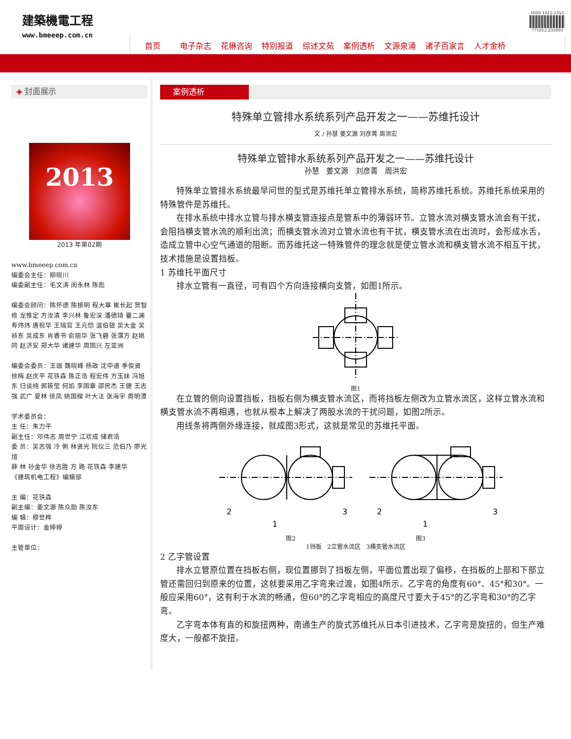建築機電工程
www.bmeeep.com.cn
ISSN 1812-2353 771812 235003
首页 电子杂志 花楙咨询 特别报道 综述文苑 案例透析 文源泉涌 诸子百家言 人才金桥
◈ 封面展示
2013
2013 年第02期
www.bmeeep.com.cn
编委会主任：柳晓川
编委副主任：毛文涛 闵永林 陈彪
编委会顾问：陈怀德 陈振明 程大章 崔长起 贺智修 龙惟定 方汝清 李兴林 鲁宏深 潘德琦 瞿二澜 寿炜炜 唐祝华 王瑞官 王元恺 温伯银 吴大金 吴祯东 吴成东 肖睿书 俞丽华 张飞碧 张渭方 赵姚同 赵济安 郑大华 诸建华 周国兴 左亚洲
编委会委员：王珈 魏晓峰 杨政 沈中道 季俊贤 徐梅 赵庆平 花铁森 陈正浩 程宏伟 方玉妹 冯旭东 归谈纯 郭筱莹 何焰 李国章 邵民杰 王健 王志强 武广 夏林 徐凤 姚国樑 叶大法 张海宇 周明潭
学术委员会：
主 任：朱力平
副主任：邓伟志 周世宁 江欢成 储君浩
委 员：吴志强 冷 俐 林贤光 阮仪三 范伯乃 廖光煊
薛 林 孙金华 徐志胜 方 路 花铁森 李建华
《建筑机电工程》编辑部
主 编：花铁森
副主编：姜文源 陈众励 陈汝东
编 辑：穆世桦
平面设计：金婷婷
主管单位：
案例透析
特殊单立管排水系统系列产品开发之一——苏维托设计
文 / 孙慧 姜文源 刘彦菁 周洪宏
特殊单立管排水系统系列产品开发之一——苏维托设计
孙慧 姜文源 刘彦菁 周洪宏
特殊单立管排水系统最早问世的型式是苏维托单立管排水系统，简称苏维托系统。苏维托系统采用的特殊管件是苏维托。
在排水系统中排水立管与排水横支管连接点是管系中的薄弱环节。立管水流对横支管水流会有干扰，会阻挡横支管水流的顺利出流；而横支管水流对立管水流也有干扰，横支管水流在出流时，会形成水舌，造成立管中心空气通道的阻断。而苏维托这一特殊管件的理念就是使立管水流和横支管水流不相互干扰，技术措施是设置挡板。
1 苏维托平面尺寸
排水立管有一直径，可有四个方向连接横向支管，如图1所示。
图1
在立管的侧向设置挡板，挡板右侧为横支管水流区，而将挡板左侧改为立管水流区，这样立管水流和横支管水流不再相遇，也就从根本上解决了两股水流的干扰问题，如图2所示。
用线条将两侧外缘连接，就成图3形式，这就是常见的苏维托平面。
2
1
3
2
1
3
图2 图3
1挡板 2立管水流区 3横支管水流区
2 乙字管设置
排水立管原位置在挡板右侧，现位置挪到了挡板左侧，平面位置出现了偏移，在挡板的上部和下部立管还需回归到原来的位置，这就要采用乙字弯来过渡，如图4所示。乙字弯的角度有60°、45°和30°。一般应采用60°，这有利于水流的畅通，但60°的乙字弯相应的高度尺寸要大于45°的乙字弯和30°的乙字弯。
乙字弯本体有直的和旋扭两种，南通生产的旋式苏维托从日本引进技术，乙字弯是旋扭的，但生产难度大，一般都不旋扭。